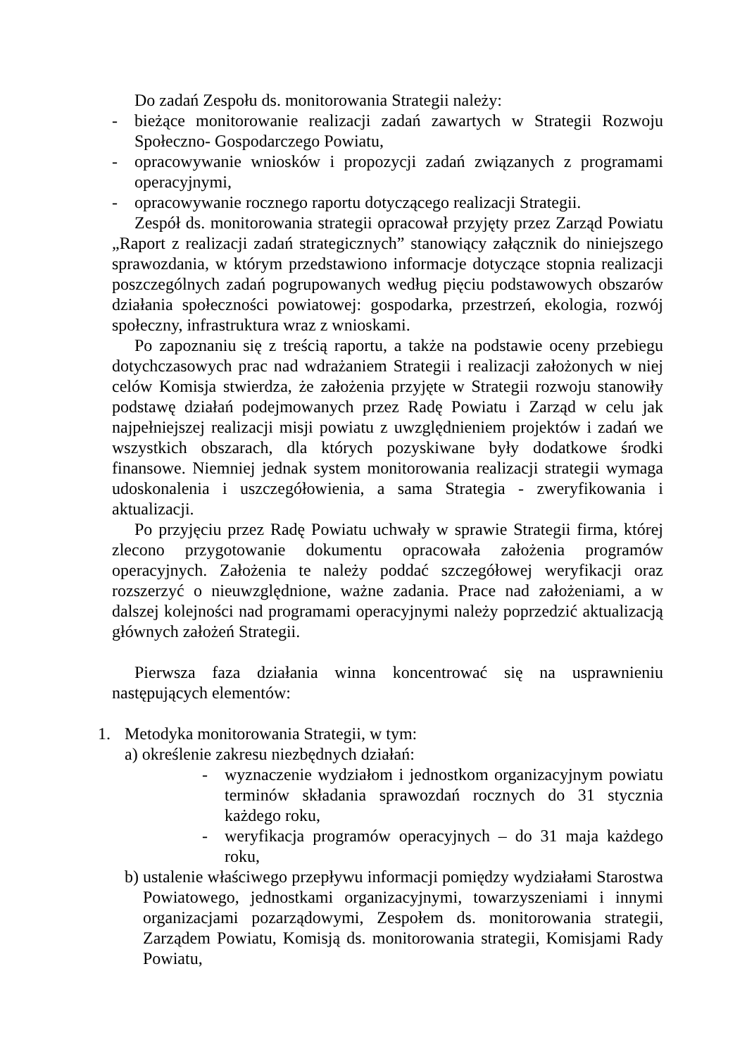Do zadań Zespołu ds. monitorowania Strategii należy:
- bieżące monitorowanie realizacji zadań zawartych w Strategii Rozwoju Społeczno- Gospodarczego Powiatu,
- opracowywanie wniosków i propozycji zadań związanych z programami operacyjnymi,
- opracowywanie rocznego raportu dotyczącego realizacji Strategii.
Zespół ds. monitorowania strategii opracował przyjęty przez Zarząd Powiatu „Raport z realizacji zadań strategicznych” stanowiący załącznik do niniejszego sprawozdania, w którym przedstawiono informacje dotyczące stopnia realizacji poszczególnych zadań pogrupowanych według pięciu podstawowych obszarów działania społeczności powiatowej: gospodarka, przestrzeń, ekologia, rozwój społeczny, infrastruktura wraz z wnioskami.
Po zapoznaniu się z treścią raportu, a także na podstawie oceny przebiegu dotychczasowych prac nad wdrażaniem Strategii i realizacji założonych w niej celów Komisja stwierdza, że założenia przyjęte w Strategii rozwoju stanowiły podstawę działań podejmowanych przez Radę Powiatu i Zarząd w celu jak najpełniejszej realizacji misji powiatu z uwzględnieniem projektów i zadań we wszystkich obszarach, dla których pozyskiwane były dodatkowe środki finansowe. Niemniej jednak system monitorowania realizacji strategii wymaga udoskonalenia i uszczegółowienia, a sama Strategia - zweryfikowania i aktualizacji.
Po przyjęciu przez Radę Powiatu uchwały w sprawie Strategii firma, której zlecono przygotowanie dokumentu opracowała założenia programów operacyjnych. Założenia te należy poddać szczegółowej weryfikacji oraz rozszerzyć o nieuwzględnione, ważne zadania. Prace nad założeniami, a w dalszej kolejności nad programami operacyjnymi należy poprzedzić aktualizacją głównych założeń Strategii.
Pierwsza faza działania winna koncentrować się na usprawnieniu następujących elementów:
1. Metodyka monitorowania Strategii, w tym:
a) określenie zakresu niezbędnych działań:
- wyznaczenie wydziałom i jednostkom organizacyjnym powiatu terminów składania sprawozdań rocznych do 31 stycznia każdego roku,
- weryfikacja programów operacyjnych – do 31 maja każdego roku,
b) ustalenie właściwego przepływu informacji pomiędzy wydziałami Starostwa Powiatowego, jednostkami organizacyjnymi, towarzyszeniami i innymi organizacjami pozarządowymi, Zespołem ds. monitorowania strategii, Zarządem Powiatu, Komisją ds. monitorowania strategii, Komisjami Rady Powiatu,